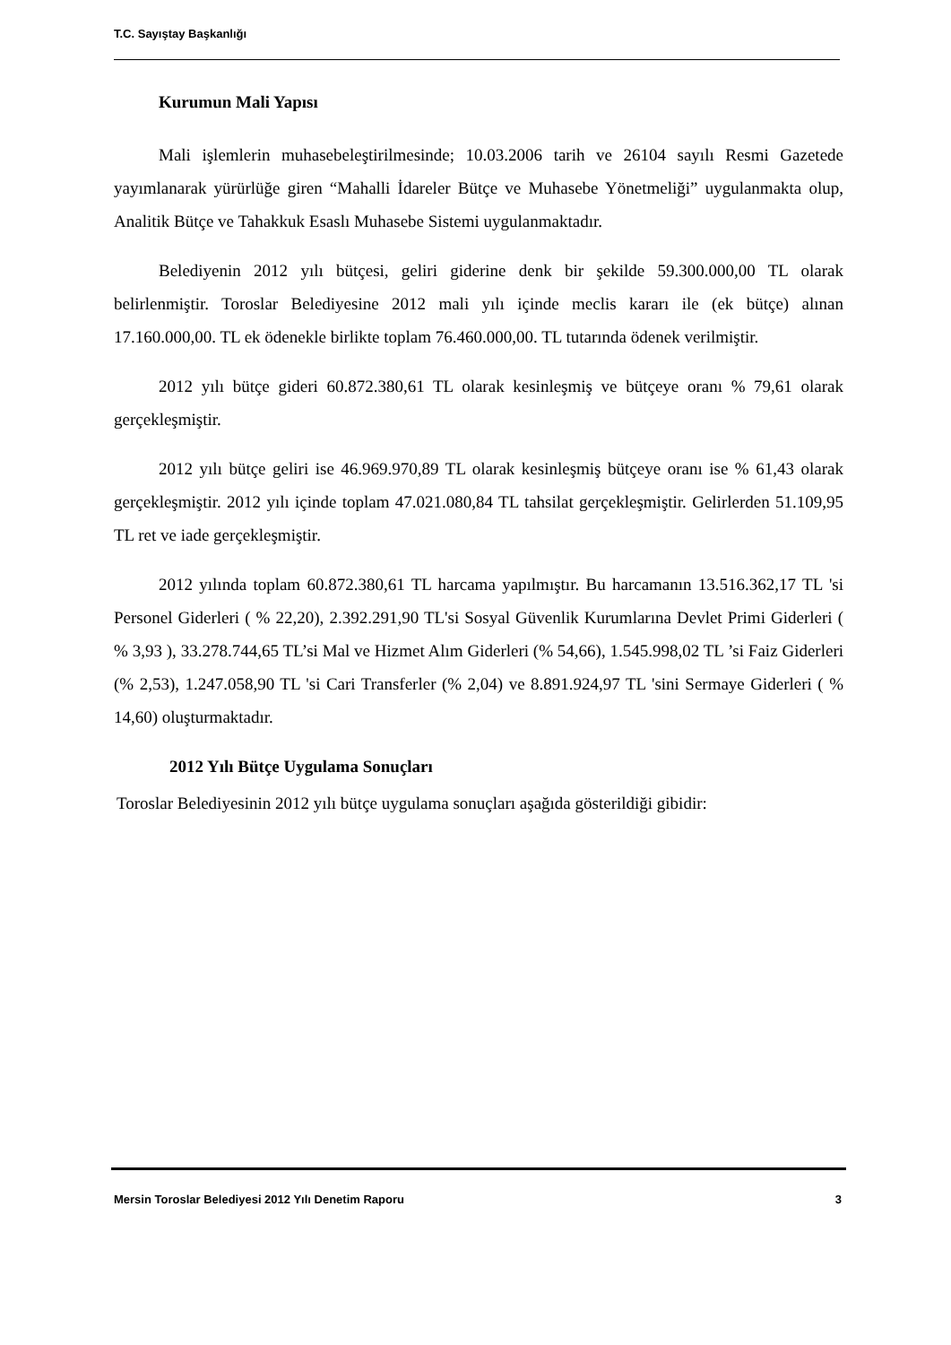T.C. Sayıştay Başkanlığı
Kurumun Mali Yapısı
Mali işlemlerin muhasebeleştirilmesinde; 10.03.2006 tarih ve 26104 sayılı Resmi Gazetede yayımlanarak yürürlüğe giren “Mahalli İdareler Bütçe ve Muhasebe Yönetmeliği” uygulanmakta olup, Analitik Bütçe ve Tahakkuk Esaslı Muhasebe Sistemi uygulanmaktadır.
Belediyenin 2012 yılı bütçesi, geliri giderine denk bir şekilde 59.300.000,00 TL olarak belirlenmiştir. Toroslar Belediyesine 2012 mali yılı içinde meclis kararı ile (ek bütçe) alınan 17.160.000,00. TL ek ödenekle birlikte toplam 76.460.000,00. TL tutarında ödenek verilmiştir.
2012 yılı bütçe gideri 60.872.380,61 TL olarak kesinleşmiş ve bütçeye oranı % 79,61 olarak gerçekleşmiştir.
2012 yılı bütçe geliri ise 46.969.970,89 TL olarak kesinleşmiş bütçeye oranı ise % 61,43 olarak gerçekleşmiştir. 2012 yılı içinde toplam 47.021.080,84 TL tahsilat gerçekleşmiştir. Gelirlerden 51.109,95 TL ret ve iade gerçekleşmiştir.
2012 yılında toplam 60.872.380,61 TL harcama yapılmıştır. Bu harcamanın 13.516.362,17 TL 'si Personel Giderleri ( % 22,20), 2.392.291,90 TL'si Sosyal Güvenlik Kurumlarına Devlet Primi Giderleri ( % 3,93 ), 33.278.744,65 TL’si Mal ve Hizmet Alım Giderleri (% 54,66), 1.545.998,02 TL ’si Faiz Giderleri (% 2,53), 1.247.058,90 TL 'si Cari Transferler (% 2,04) ve 8.891.924,97 TL 'sini Sermaye Giderleri ( % 14,60) oluşturmaktadır.
2012 Yılı Bütçe Uygulama Sonuçları
Toroslar Belediyesinin 2012 yılı bütçe uygulama sonuçları aşağıda gösterildiği gibidir:
Mersin Toroslar Belediyesi 2012 Yılı Denetim Raporu 3